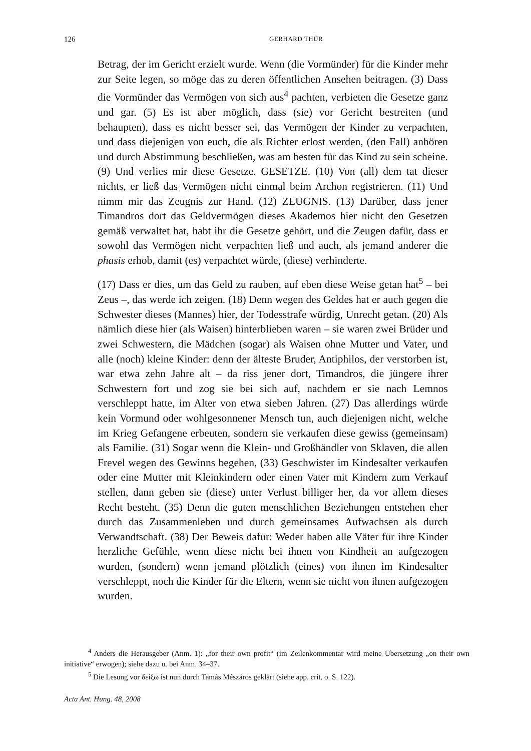126 GERHARD THÜR
Betrag, der im Gericht erzielt wurde. Wenn (die Vormünder) für die Kinder mehr zur Seite legen, so möge das zu deren öffentlichen Ansehen beitragen. (3) Dass die Vormünder das Vermögen von sich aus<sup>4</sup> pachten, verbieten die Gesetze ganz und gar. (5) Es ist aber möglich, dass (sie) vor Gericht bestreiten (und behaupten), dass es nicht besser sei, das Vermögen der Kinder zu verpachten, und dass diejenigen von euch, die als Richter erlost werden, (den Fall) anhören und durch Abstimmung beschließen, was am besten für das Kind zu sein scheine. (9) Und verlies mir diese Gesetze. GESETZE. (10) Von (all) dem tat dieser nichts, er ließ das Vermögen nicht einmal beim Archon registrieren. (11) Und nimm mir das Zeugnis zur Hand. (12) ZEUGNIS. (13) Darüber, dass jener Timandros dort das Geldvermögen dieses Akademos hier nicht den Gesetzen gemäß verwaltet hat, habt ihr die Gesetze gehört, und die Zeugen dafür, dass er sowohl das Vermögen nicht verpachten ließ und auch, als jemand anderer die phasis erhob, damit (es) verpachtet würde, (diese) verhinderte.
(17) Dass er dies, um das Geld zu rauben, auf eben diese Weise getan hat<sup>5</sup> – bei Zeus –, das werde ich zeigen. (18) Denn wegen des Geldes hat er auch gegen die Schwester dieses (Mannes) hier, der Todesstrafe würdig, Unrecht getan. (20) Als nämlich diese hier (als Waisen) hinterblieben waren – sie waren zwei Brüder und zwei Schwestern, die Mädchen (sogar) als Waisen ohne Mutter und Vater, und alle (noch) kleine Kinder: denn der älteste Bruder, Antiphilos, der verstorben ist, war etwa zehn Jahre alt – da riss jener dort, Timandros, die jüngere ihrer Schwestern fort und zog sie bei sich auf, nachdem er sie nach Lemnos verschleppt hatte, im Alter von etwa sieben Jahren. (27) Das allerdings würde kein Vormund oder wohlgesonnener Mensch tun, auch diejenigen nicht, welche im Krieg Gefangene erbeuten, sondern sie verkaufen diese gewiss (gemeinsam) als Familie. (31) Sogar wenn die Klein- und Großhändler von Sklaven, die allen Frevel wegen des Gewinns begehen, (33) Geschwister im Kindesalter verkaufen oder eine Mutter mit Kleinkindern oder einen Vater mit Kindern zum Verkauf stellen, dann geben sie (diese) unter Verlust billiger her, da vor allem dieses Recht besteht. (35) Denn die guten menschlichen Beziehungen entstehen eher durch das Zusammenleben und durch gemeinsames Aufwachsen als durch Verwandtschaft. (38) Der Beweis dafür: Weder haben alle Väter für ihre Kinder herzliche Gefühle, wenn diese nicht bei ihnen von Kindheit an aufgezogen wurden, (sondern) wenn jemand plötzlich (eines) von ihnen im Kindesalter verschleppt, noch die Kinder für die Eltern, wenn sie nicht von ihnen aufgezogen wurden.
<sup>4</sup> Anders die Herausgeber (Anm. 1): „for their own profit“ (im Zeilenkommentar wird meine Übersetzung „on their own initiative“ erwogen); siehe dazu u. bei Anm. 34–37.
<sup>5</sup> Die Lesung vor δείξω ist nun durch Tamás Mészáros geklärt (siehe app. crit. o. S. 122).
Acta Ant. Hung. 48, 2008